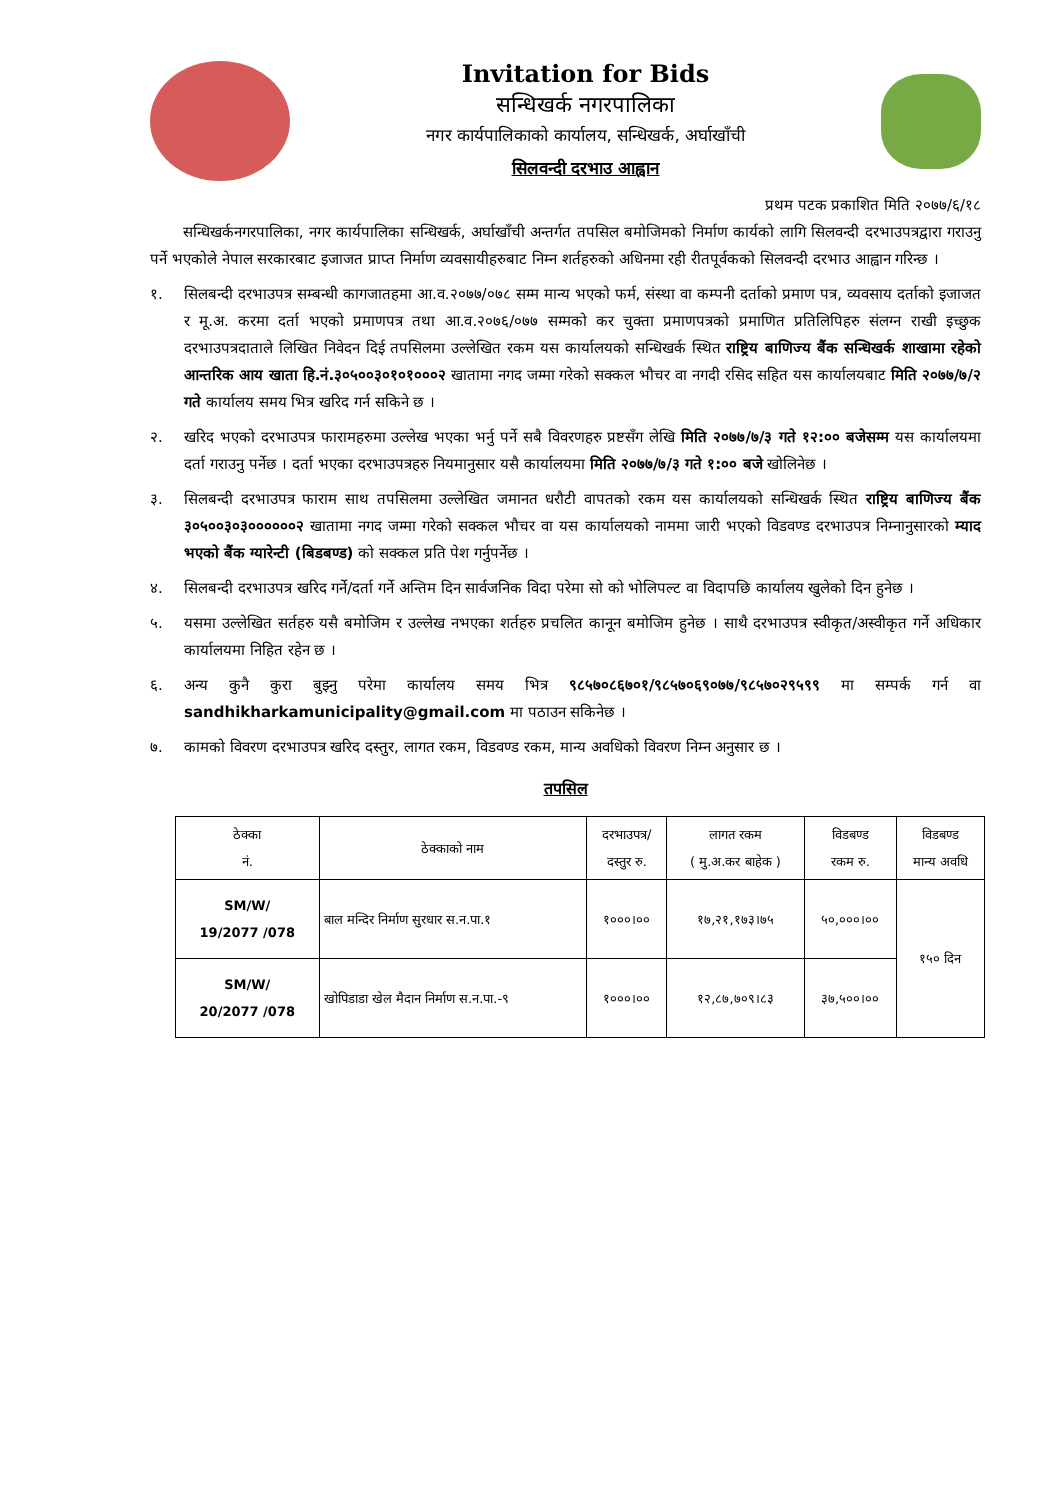Invitation for Bids
सन्धिखर्क नगरपालिका
नगर कार्यपालिकाको कार्यालय, सन्धिखर्क, अर्घाखाँची
सिलवन्दी दरभाउ आह्वान
प्रथम पटक प्रकाशित मिति २०७७/६/१८
सन्धिखर्कनगरपालिका, नगर कार्यपालिका सन्धिखर्क, अर्घाखाँची अन्तर्गत तपसिल बमोजिमको निर्माण कार्यको लागि सिलवन्दी दरभाउपत्रद्वारा गराउनु पर्ने भएकोले नेपाल सरकारबाट इजाजत प्राप्त निर्माण व्यवसायीहरुबाट निम्न शर्तहरुको अधिनमा रही रीतपूर्वकको सिलवन्दी दरभाउ आह्वान गरिन्छ ।
१. सिलबन्दी दरभाउपत्र सम्बन्धी कागजातहमा आ.व.२०७७/०७८ सम्म मान्य भएको फर्म, संस्था वा कम्पनी दर्ताको प्रमाण पत्र, व्यवसाय दर्ताको इजाजत र मू.अ. करमा दर्ता भएको प्रमाणपत्र तथा आ.व.२०७६/०७७ सम्मको कर चुक्ता प्रमाणपत्रको प्रमाणित प्रतिलिपिहरु संलग्न राखी इच्छुक दरभाउपत्रदाताले लिखित निवेदन दिई तपसिलमा उल्लेखित रकम यस कार्यालयको सन्धिखर्क स्थित राष्ट्रिय बाणिज्य बैंक सन्धिखर्क शाखामा रहेको आन्तरिक आय खाता हि.नं.३०५००३०१०१०००२ खातामा नगद जम्मा गरेको सक्कल भौचर वा नगदी रसिद सहित यस कार्यालयबाट मिति २०७७/७/२ गते कार्यालय समय भित्र खरिद गर्न सकिने छ ।
२. खरिद भएको दरभाउपत्र फारामहरुमा उल्लेख भएका भर्नु पर्ने सबै विवरणहरु प्रष्टसँग लेखि मिति २०७७/७/३ गते १२:०० बजेसम्म यस कार्यालयमा दर्ता गराउनु पर्नेछ । दर्ता भएका दरभाउपत्रहरु नियमानुसार यसै कार्यालयमा मिति २०७७/७/३ गते १:०० बजे खोलिनेछ ।
३. सिलबन्दी दरभाउपत्र फाराम साथ तपसिलमा उल्लेखित जमानत धरौटी वापतको रकम यस कार्यालयको सन्धिखर्क स्थित राष्ट्रिय बाणिज्य बैंक ३०५००३०३००००००२ खातामा नगद जम्मा गरेको सक्कल भौचर वा यस कार्यालयको नाममा जारी भएको विडवण्ड दरभाउपत्र निम्नानुसारको म्याद भएको बैंक ग्यारेन्टी (बिडबण्ड) को सक्कल प्रति पेश गर्नुपर्नेछ ।
४. सिलबन्दी दरभाउपत्र खरिद गर्ने/दर्ता गर्ने अन्तिम दिन सार्वजनिक विदा परेमा सो को भोलिपल्ट वा विदापछि कार्यालय खुलेको दिन हुनेछ ।
५. यसमा उल्लेखित सर्तहरु यसै बमोजिम र उल्लेख नभएका शर्तहरु प्रचलित कानून बमोजिम हुनेछ । साथै दरभाउपत्र स्वीकृत/अस्वीकृत गर्ने अधिकार कार्यालयमा निहित रहेन छ ।
६. अन्य कुनै कुरा बुझ्नु परेमा कार्यालय समय भित्र ९८५७०८६७०१/९८५७०६९०७७/९८५७०२९५९९ मा सम्पर्क गर्न वा sandhikharkamunicipality@gmail.com मा पठाउन सकिनेछ ।
७. कामको विवरण दरभाउपत्र खरिद दस्तुर, लागत रकम, विडवण्ड रकम, मान्य अवधिको विवरण निम्न अनुसार छ ।
तपसिल
| ठेक्का नं. | ठेक्काको नाम | दरभाउपत्र/ दस्तुर रु. | लागत रकम ( मु.अ.कर बाहेक ) | विडबण्ड रकम रु. | विडबण्ड मान्य अवधि |
| --- | --- | --- | --- | --- | --- |
| SM/W/ 19/2077 /078 | बाल मन्दिर निर्माण सुरधार स.न.पा.१ | १०००।०० | १७,२१,१७३।७५ | ५०,०००।०० | १५० दिन |
| SM/W/ 20/2077 /078 | खोपिडाडा खेल मैदान निर्माण स.न.पा.-९ | १०००।०० | १२,८७,७०९।८३ | ३७,५००।०० | |